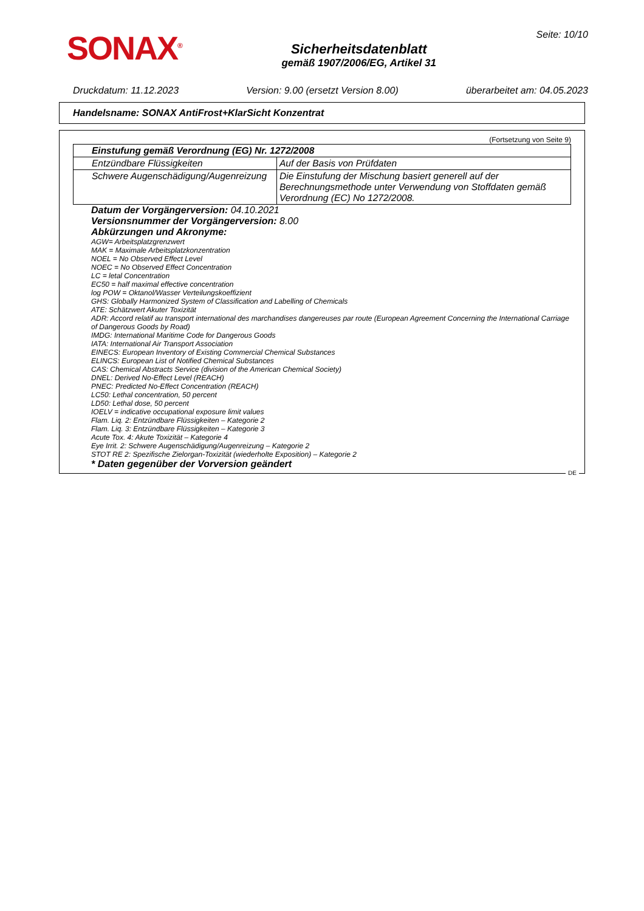SONAX<sup>®</sup>
Sicherheitsdatenblatt
gemäß 1907/2006/EG, Artikel 31
Seite: 10/10
Druckdatum: 11.12.2023 Version: 9.00 (ersetzt Version 8.00) überarbeitet am: 04.05.2023
Handelsname: SONAX AntiFrost+KlarSicht Konzentrat
(Fortsetzung von Seite 9)
| Einstufung gemäß Verordnung (EG) Nr. 1272/2008 | |
| --- | --- |
| Entzündbare Flüssigkeiten | Auf der Basis von Prüfdaten |
| Schwere Augenschädigung/Augenreizung | Die Einstufung der Mischung basiert generell auf der Berechnungsmethode unter Verwendung von Stoffdaten gemäß Verordnung (EC) No 1272/2008. |
Datum der Vorgängerversion: 04.10.2021
Versionsnummer der Vorgängerversion: 8.00
Abkürzungen und Akronyme:
AGW= Arbeitsplatzgrenzwert
MAK = Maximale Arbeitsplatzkonzentration
NOEL = No Observed Effect Level
NOEC = No Observed Effect Concentration
LC = letal Concentration
EC50 = half maximal effective concentration
log POW = Oktanol/Wasser Verteilungskoeffizient
GHS: Globally Harmonized System of Classification and Labelling of Chemicals
ATE: Schätzwert Akuter Toxizität
ADR: Accord relatif au transport international des marchandises dangereuses par route (European Agreement Concerning the International Carriage of Dangerous Goods by Road)
IMDG: International Maritime Code for Dangerous Goods
IATA: International Air Transport Association
EINECS: European Inventory of Existing Commercial Chemical Substances
ELINCS: European List of Notified Chemical Substances
CAS: Chemical Abstracts Service (division of the American Chemical Society)
DNEL: Derived No-Effect Level (REACH)
PNEC: Predicted No-Effect Concentration (REACH)
LC50: Lethal concentration, 50 percent
LD50: Lethal dose, 50 percent
IOELV = indicative occupational exposure limit values
Flam. Liq. 2: Entzündbare Flüssigkeiten – Kategorie 2
Flam. Liq. 3: Entzündbare Flüssigkeiten – Kategorie 3
Acute Tox. 4: Akute Toxizität – Kategorie 4
Eye Irrit. 2: Schwere Augenschädigung/Augenreizung – Kategorie 2
STOT RE 2: Spezifische Zielorgan-Toxizität (wiederholte Exposition) – Kategorie 2
* Daten gegenüber der Vorversion geändert
DE